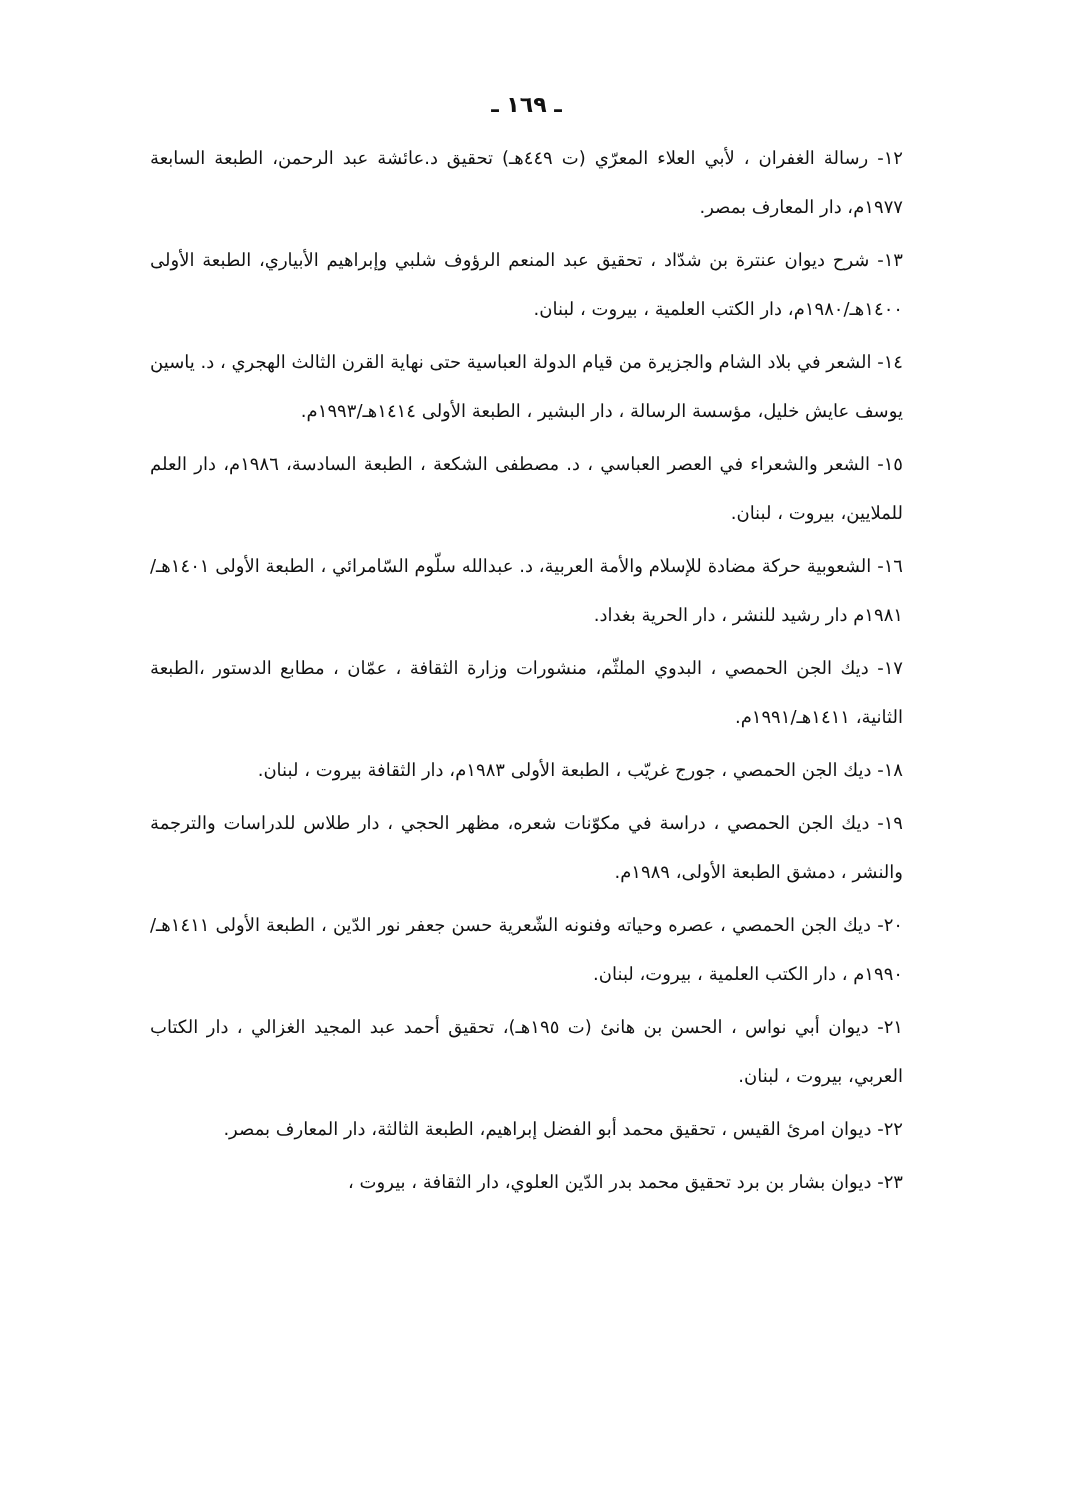ـ ١٦٩ ـ
١٢- رسالة الغفران ، لأبي العلاء المعرّي (ت ٤٤٩هـ) تحقيق د.عائشة عبد الرحمن، الطبعة السابعة ١٩٧٧م، دار المعارف بمصر.
١٣- شرح ديوان عنترة بن شدّاد ، تحقيق عبد المنعم الرؤوف شلبي وإبراهيم الأبياري، الطبعة الأولى ١٤٠٠هـ/١٩٨٠م، دار الكتب العلمية ، بيروت ، لبنان.
١٤- الشعر في بلاد الشام والجزيرة من قيام الدولة العباسية حتى نهاية القرن الثالث الهجري ، د. ياسين يوسف عايش خليل، مؤسسة الرسالة ، دار البشير ، الطبعة الأولى ١٤١٤هـ/١٩٩٣م.
١٥- الشعر والشعراء في العصر العباسي ، د. مصطفى الشكعة ، الطبعة السادسة، ١٩٨٦م، دار العلم للملايين، بيروت ، لبنان.
١٦- الشعوبية حركة مضادة للإسلام والأمة العربية، د. عبدالله سلّوم السّامرائي ، الطبعة الأولى ١٤٠١هـ/١٩٨١م دار رشيد للنشر ، دار الحرية بغداد.
١٧- ديك الجن الحمصي ، البدوي الملثّم، منشورات وزارة الثقافة ، عمّان ، مطابع الدستور ،الطبعة الثانية، ١٤١١هـ/١٩٩١م.
١٨- ديك الجن الحمصي ، جورج غريّب ، الطبعة الأولى ١٩٨٣م، دار الثقافة بيروت ، لبنان.
١٩- ديك الجن الحمصي ، دراسة في مكوّنات شعره، مظهر الحجي ، دار طلاس للدراسات والترجمة والنشر ، دمشق الطبعة الأولى، ١٩٨٩م.
٢٠- ديك الجن الحمصي ، عصره وحياته وفنونه الشّعرية حسن جعفر نور الدّين ، الطبعة الأولى ١٤١١هـ/ ١٩٩٠م ، دار الكتب العلمية ، بيروت، لبنان.
٢١- ديوان أبي نواس ، الحسن بن هانئ (ت ١٩٥هـ)، تحقيق أحمد عبد المجيد الغزالي ، دار الكتاب العربي، بيروت ، لبنان.
٢٢- ديوان امرئ القيس ، تحقيق محمد أبو الفضل إبراهيم، الطبعة الثالثة، دار المعارف بمصر.
٢٣- ديوان بشار بن برد تحقيق محمد بدر الدّين العلوي، دار الثقافة ، بيروت ،